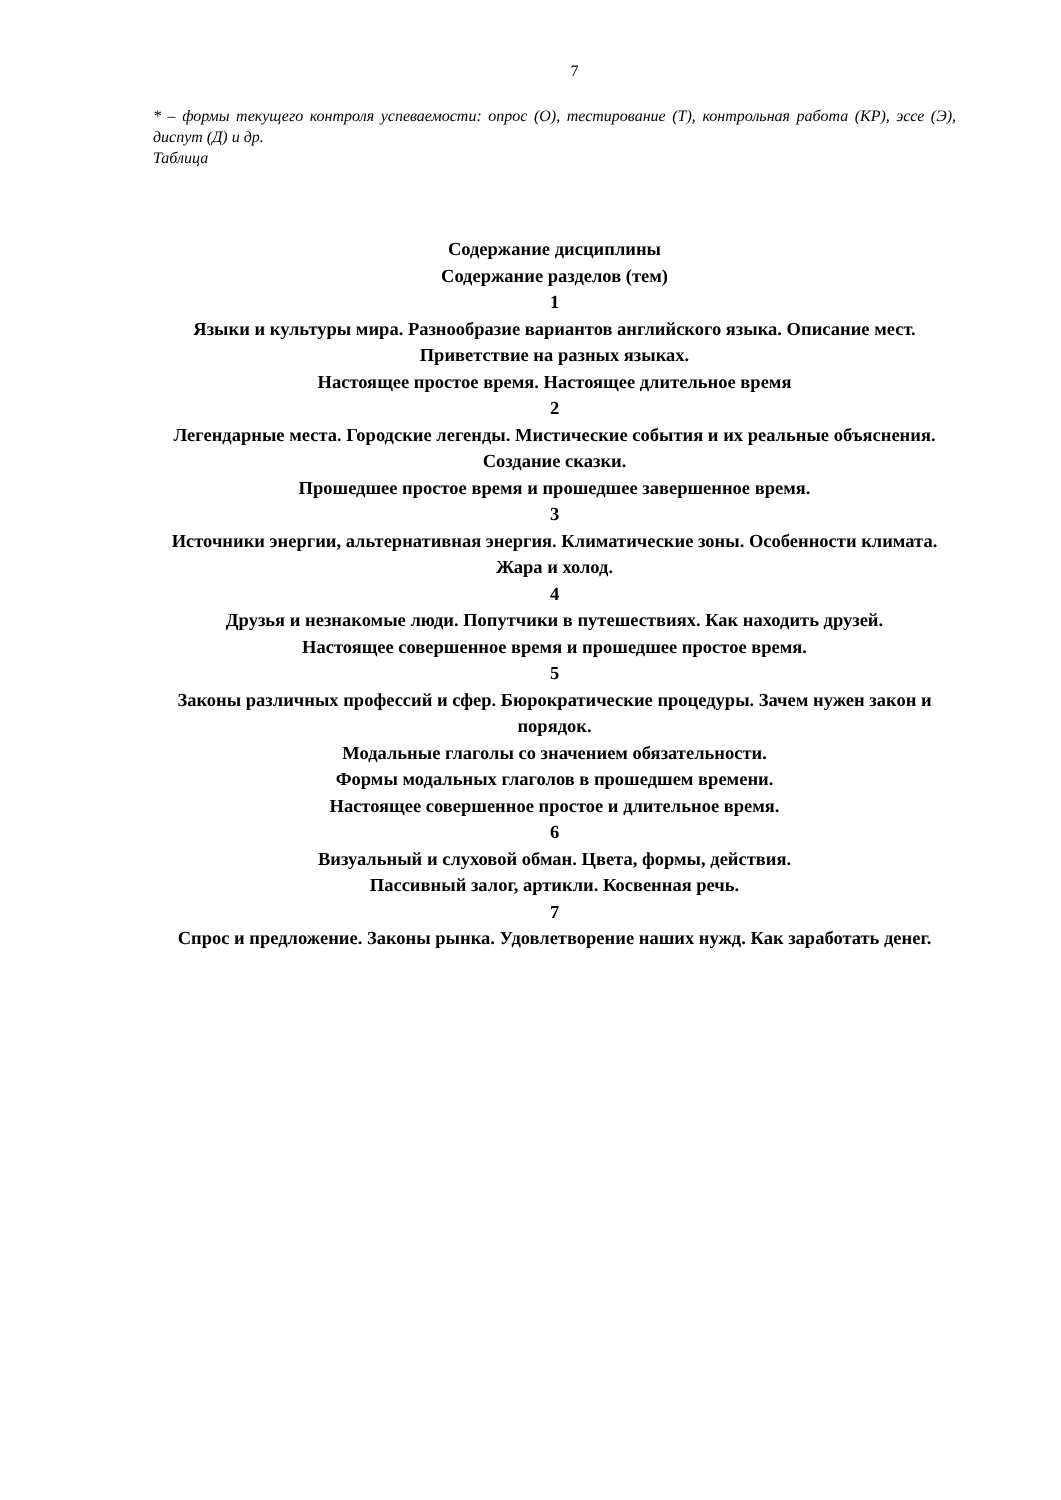7
* – формы текущего контроля успеваемости: опрос (О), тестирование (Т), контрольная работа (КР), эссе (Э), диспут (Д) и др.
Таблица
Содержание дисциплины
Содержание разделов (тем)
1
Языки и культуры мира. Разнообразие вариантов английского языка. Описание мест. Приветствие на разных языках.
Настоящее простое время. Настоящее длительное время
2
Легендарные места. Городские легенды. Мистические события и их реальные объяснения. Создание сказки.
Прошедшее простое время и прошедшее завершенное время.
3
Источники энергии, альтернативная энергия. Климатические зоны. Особенности климата. Жара и холод.
4
Друзья и незнакомые люди. Попутчики в путешествиях. Как находить друзей.
Настоящее совершенное время и прошедшее простое время.
5
Законы различных профессий и сфер. Бюрократические процедуры. Зачем нужен закон и порядок.
Модальные глаголы со значением обязательности.
Формы модальных глаголов в прошедшем времени.
Настоящее совершенное простое и длительное время.
6
Визуальный и слуховой обман. Цвета, формы, действия.
Пассивный залог, артикли. Косвенная речь.
7
Спрос и предложение. Законы рынка. Удовлетворение наших нужд. Как заработать денег.